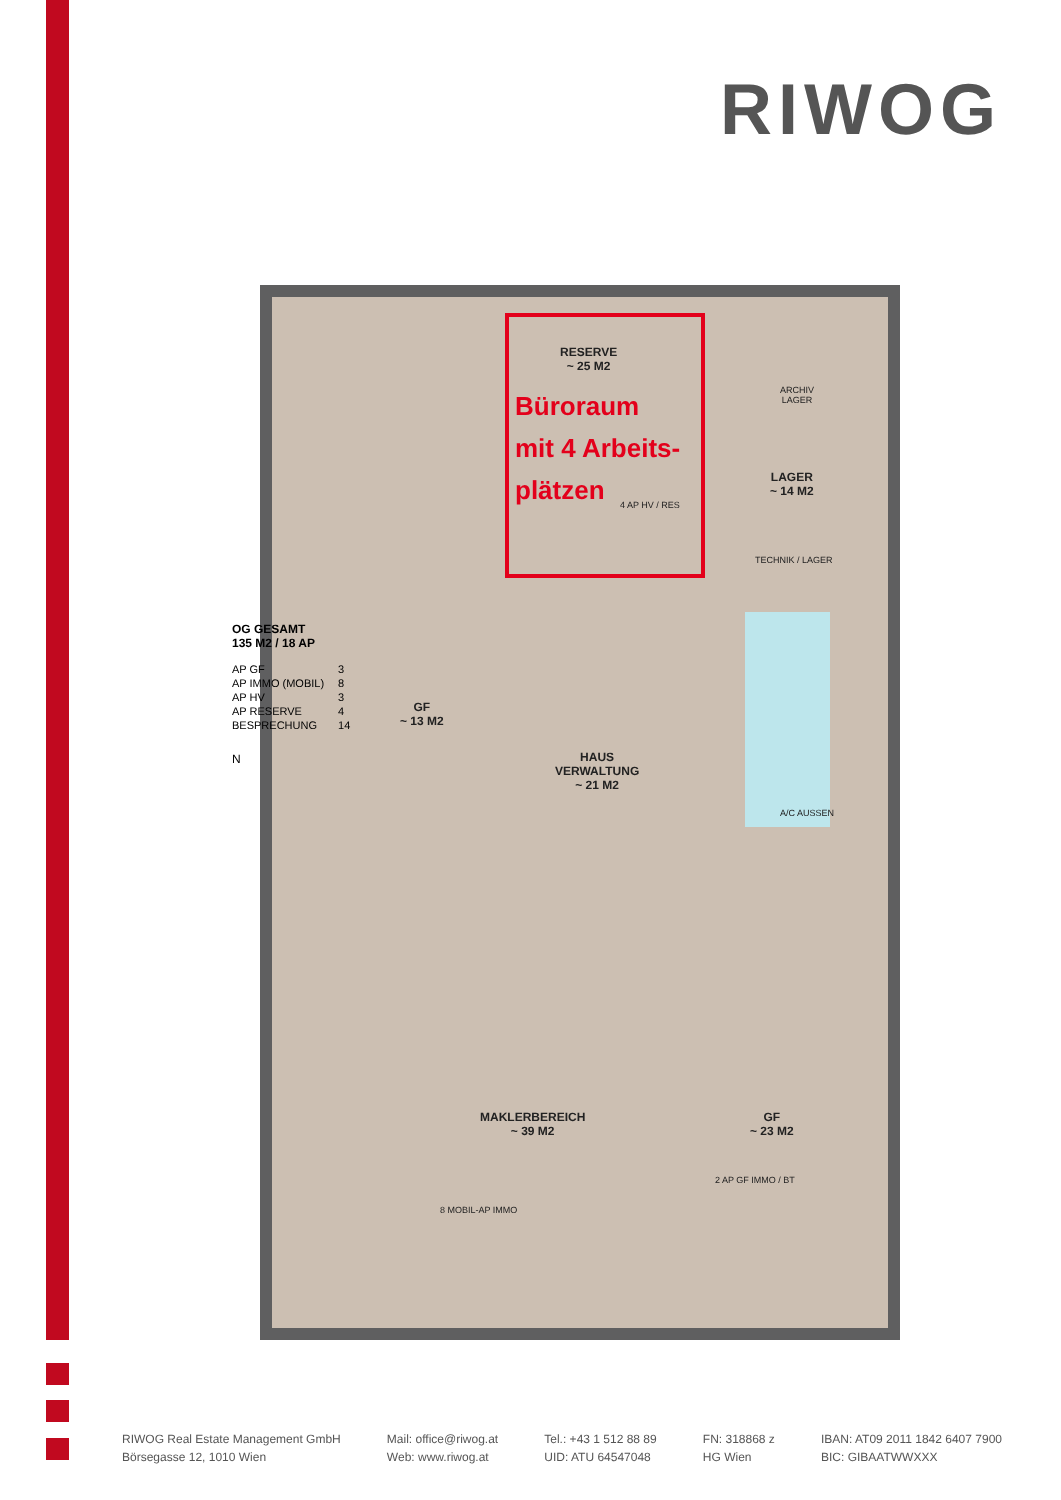RIWOG
RESERVE
~ 25 M2
Büroraum
mit 4 Arbeits-
plätzen
4 AP HV / RES
LAGER
~ 14 M2
ARCHIV
LAGER
TECHNIK / LAGER
GF
~ 13 M2
HAUS
VERWALTUNG
~ 21 M2
MAKLERBEREICH
~ 39 M2
GF
~ 23 M2
8 MOBIL-AP IMMO
2 AP GF IMMO / BT
A/C AUSSEN
OG GESAMT
135 M2 / 18 AP
| AP GF | 3 |
| AP IMMO (MOBIL) | 8 |
| AP HV | 3 |
| AP RESERVE | 4 |
| BESPRECHUNG | 14 |
N
RIWOG Real Estate Management GmbH
Börsegasse 12, 1010 Wien
Mail: office@riwog.at
Web: www.riwog.at
Tel.: +43 1 512 88 89
UID: ATU 64547048
FN: 318868 z
HG Wien
IBAN: AT09 2011 1842 6407 7900
BIC: GIBAATWWXXX